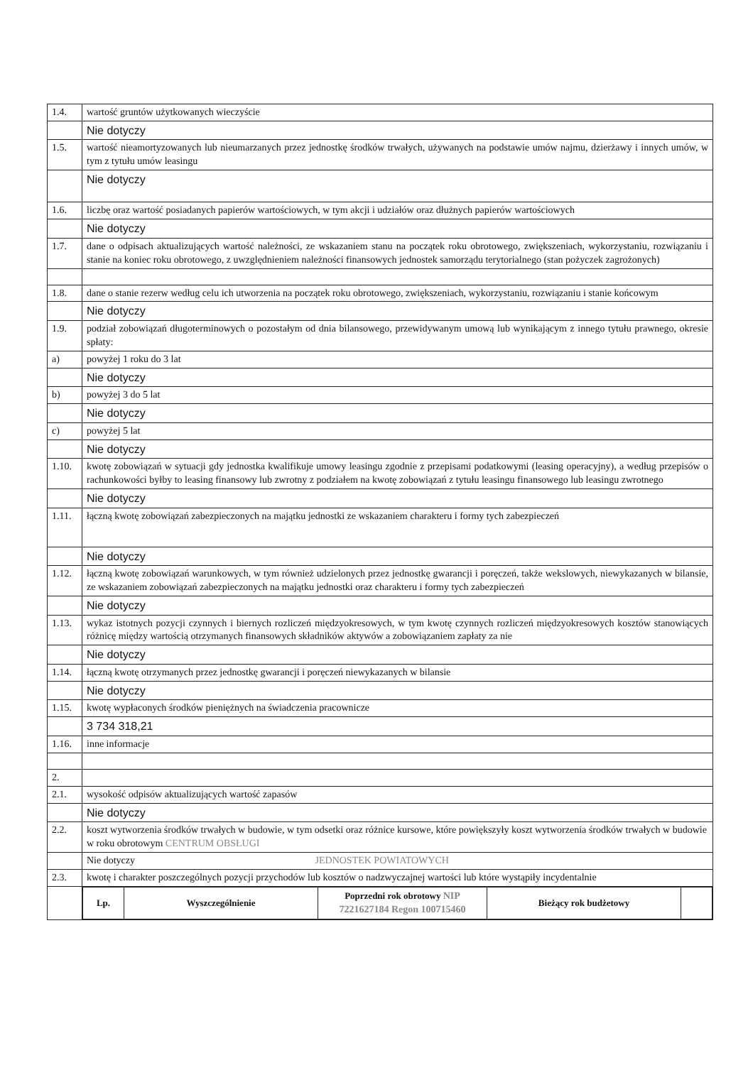| 1.4. | wartość gruntów użytkowanych wieczyście |
| | Nie dotyczy |
| 1.5. | wartość nieamortyzowanych lub nieumarzanych przez jednostkę środków trwałych, używanych na podstawie umów najmu, dzierżawy i innych umów, w tym z tytułu umów leasingu |
| | Nie dotyczy |
| 1.6. | liczbę oraz wartość posiadanych papierów wartościowych, w tym akcji i udziałów oraz dłużnych papierów wartościowych |
| | Nie dotyczy |
| 1.7. | dane o odpisach aktualizujących wartość należności, ze wskazaniem stanu na początek roku obrotowego, zwiększeniach, wykorzystaniu, rozwiązaniu i stanie na koniec roku obrotowego, z uwzględnieniem należności finansowych jednostek samorządu terytorialnego (stan pożyczek zagrożonych) |
| 1.8. | dane o stanie rezerw według celu ich utworzenia na początek roku obrotowego, zwiększeniach, wykorzystaniu, rozwiązaniu i stanie końcowym |
| | Nie dotyczy |
| 1.9. | podział zobowiązań długoterminowych o pozostałym od dnia bilansowego, przewidywanym umową lub wynikającym z innego tytułu prawnego, okresie spłaty: |
| a) | powyżej 1 roku do 3 lat |
| | Nie dotyczy |
| b) | powyżej 3 do 5 lat |
| | Nie dotyczy |
| c) | powyżej 5 lat |
| | Nie dotyczy |
| 1.10. | kwotę zobowiązań w sytuacji gdy jednostka kwalifikuje umowy leasingu zgodnie z przepisami podatkowymi (leasing operacyjny), a według przepisów o rachunkowości byłby to leasing finansowy lub zwrotny z podziałem na kwotę zobowiązań z tytułu leasingu finansowego lub leasingu zwrotnego |
| | Nie dotyczy |
| 1.11. | łączną kwotę zobowiązań zabezpieczonych na majątku jednostki ze wskazaniem charakteru i formy tych zabezpieczeń |
| | Nie dotyczy |
| 1.12. | łączną kwotę zobowiązań warunkowych, w tym również udzielonych przez jednostkę gwarancji i poręczeń, także wekslowych, niewykazanych w bilansie, ze wskazaniem zobowiązań zabezpieczonych na majątku jednostki oraz charakteru i formy tych zabezpieczeń |
| | Nie dotyczy |
| 1.13. | wykaz istotnych pozycji czynnych i biernych rozliczeń międzyokresowych, w tym kwotę czynnych rozliczeń międzyokresowych kosztów stanowiących różnicę między wartością otrzymanych finansowych składników aktywów a zobowiązaniem zapłaty za nie |
| | Nie dotyczy |
| 1.14. | łączną kwotę otrzymanych przez jednostkę gwarancji i poręczeń niewykazanych w bilansie |
| | Nie dotyczy |
| 1.15. | kwotę wypłaconych środków pieniężnych na świadczenia pracownicze |
| | 3 734 318,21 |
| 1.16. | inne informacje |
| 2. | |
| 2.1. | wysokość odpisów aktualizujących wartość zapasów |
| | Nie dotyczy |
| 2.2. | koszt wytworzenia środków trwałych w budowie, w tym odsetki oraz różnice kursowe, które powiększyły koszt wytworzenia środków trwałych w budowie w roku obrotowym CENTRUM OBSŁUGI |
| | Nie dotyczy JEDNOSTEK POWIATOWYCH |
| 2.3. | kwotę i charakter poszczególnych pozycji przychodów lub kosztów o nadzwyczajnej wartości lub które wystąpiły incydentalnie |
| | / Lp. / Wyszczególnienie / Poprzedni rok obrotowy NIP 7221627184 Regon 100715460 / Bieżący rok budżetowy / / |